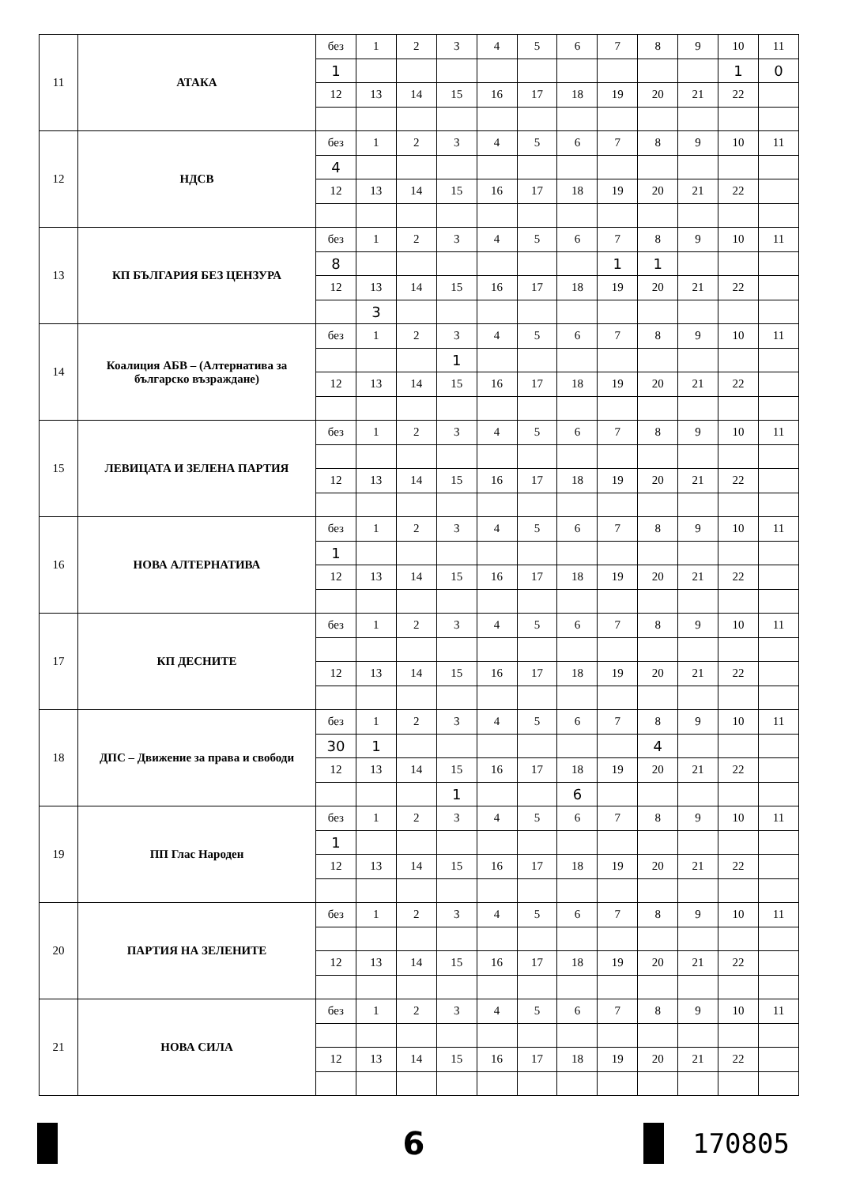| 11 | АТАКА | без | 1 | 2 | 3 | 4 | 5 | 6 | 7 | 8 | 9 | 10 | 11 |
| | | 1 | | | | | | | | | | 1 | 0 |
| | | 12 | 13 | 14 | 15 | 16 | 17 | 18 | 19 | 20 | 21 | 22 | |
| 12 | НДСВ | без | 1 | 2 | 3 | 4 | 5 | 6 | 7 | 8 | 9 | 10 | 11 |
| | | 4 | | | | | | | | | | | |
| | | 12 | 13 | 14 | 15 | 16 | 17 | 18 | 19 | 20 | 21 | 22 | |
| 13 | КП БЪЛГАРИЯ БЕЗ ЦЕНЗУРА | без | 1 | 2 | 3 | 4 | 5 | 6 | 7 | 8 | 9 | 10 | 11 |
| | | 8 | | | | | | | 1 | 1 | | | |
| | | 12 | 13 | 14 | 15 | 16 | 17 | 18 | 19 | 20 | 21 | 22 | |
| | | | 3 | | | | | | | | | | |
| 14 | Коалиция АБВ – (Алтернатива за българско възраждане) | без | 1 | 2 | 3 | 4 | 5 | 6 | 7 | 8 | 9 | 10 | 11 |
| | | | | | 1 | | | | | | | | |
| | | 12 | 13 | 14 | 15 | 16 | 17 | 18 | 19 | 20 | 21 | 22 | |
| 15 | ЛЕВИЦАТА И ЗЕЛЕНА ПАРТИЯ | без | 1 | 2 | 3 | 4 | 5 | 6 | 7 | 8 | 9 | 10 | 11 |
| | | 12 | 13 | 14 | 15 | 16 | 17 | 18 | 19 | 20 | 21 | 22 | |
| 16 | НОВА АЛТЕРНАТИВА | без | 1 | 2 | 3 | 4 | 5 | 6 | 7 | 8 | 9 | 10 | 11 |
| | | 1 | | | | | | | | | | | |
| | | 12 | 13 | 14 | 15 | 16 | 17 | 18 | 19 | 20 | 21 | 22 | |
| 17 | КП ДЕСНИТЕ | без | 1 | 2 | 3 | 4 | 5 | 6 | 7 | 8 | 9 | 10 | 11 |
| | | 12 | 13 | 14 | 15 | 16 | 17 | 18 | 19 | 20 | 21 | 22 | |
| 18 | ДПС – Движение за права и свободи | без | 1 | 2 | 3 | 4 | 5 | 6 | 7 | 8 | 9 | 10 | 11 |
| | | 30 | 1 | | | | | | | 4 | | | |
| | | 12 | 13 | 14 | 15 | 16 | 17 | 18 | 19 | 20 | 21 | 22 | |
| | | | | | 1 | | | 6 | | | | | |
| 19 | ПП Глас Народен | без | 1 | 2 | 3 | 4 | 5 | 6 | 7 | 8 | 9 | 10 | 11 |
| | | 1 | | | | | | | | | | | |
| | | 12 | 13 | 14 | 15 | 16 | 17 | 18 | 19 | 20 | 21 | 22 | |
| 20 | ПАРТИЯ НА ЗЕЛЕНИТЕ | без | 1 | 2 | 3 | 4 | 5 | 6 | 7 | 8 | 9 | 10 | 11 |
| | | 12 | 13 | 14 | 15 | 16 | 17 | 18 | 19 | 20 | 21 | 22 | |
| 21 | НОВА СИЛА | без | 1 | 2 | 3 | 4 | 5 | 6 | 7 | 8 | 9 | 10 | 11 |
| | | 12 | 13 | 14 | 15 | 16 | 17 | 18 | 19 | 20 | 21 | 22 | |
6
170805